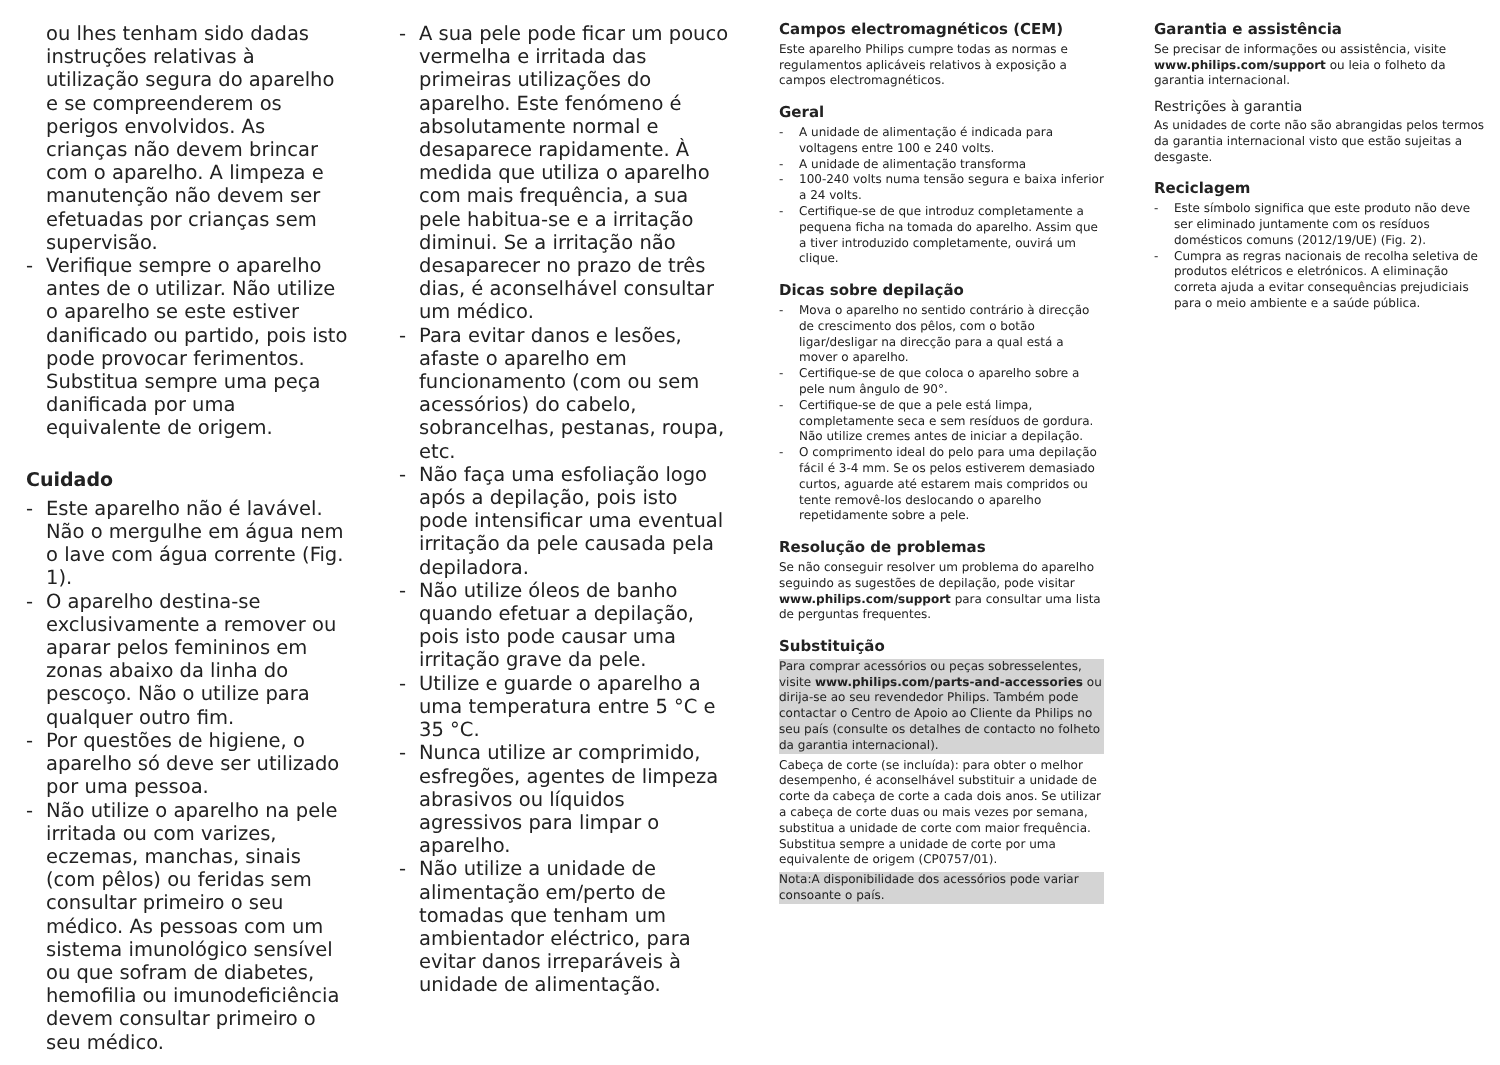ou lhes tenham sido dadas instruções relativas à utilização segura do aparelho e se compreenderem os perigos envolvidos. As crianças não devem brincar com o aparelho. A limpeza e manutenção não devem ser efetuadas por crianças sem supervisão.
- Verifique sempre o aparelho antes de o utilizar. Não utilize o aparelho se este estiver danificado ou partido, pois isto pode provocar ferimentos. Substitua sempre uma peça danificada por uma equivalente de origem.
Cuidado
- Este aparelho não é lavável. Não o mergulhe em água nem o lave com água corrente (Fig. 1).
- O aparelho destina-se exclusivamente a remover ou aparar pelos femininos em zonas abaixo da linha do pescoço. Não o utilize para qualquer outro fim.
- Por questões de higiene, o aparelho só deve ser utilizado por uma pessoa.
- Não utilize o aparelho na pele irritada ou com varizes, eczemas, manchas, sinais (com pêlos) ou feridas sem consultar primeiro o seu médico. As pessoas com um sistema imunológico sensível ou que sofram de diabetes, hemofilia ou imunodeficiência devem consultar primeiro o seu médico.
- A sua pele pode ficar um pouco vermelha e irritada das primeiras utilizações do aparelho. Este fenómeno é absolutamente normal e desaparece rapidamente. À medida que utiliza o aparelho com mais frequência, a sua pele habitua-se e a irritação diminui. Se a irritação não desaparecer no prazo de três dias, é aconselhável consultar um médico.
- Para evitar danos e lesões, afaste o aparelho em funcionamento (com ou sem acessórios) do cabelo, sobrancelhas, pestanas, roupa, etc.
- Não faça uma esfoliação logo após a depilação, pois isto pode intensificar uma eventual irritação da pele causada pela depiladora.
- Não utilize óleos de banho quando efetuar a depilação, pois isto pode causar uma irritação grave da pele.
- Utilize e guarde o aparelho a uma temperatura entre 5 °C e 35 °C.
- Nunca utilize ar comprimido, esfregões, agentes de limpeza abrasivos ou líquidos agressivos para limpar o aparelho.
- Não utilize a unidade de alimentação em/perto de tomadas que tenham um ambientador eléctrico, para evitar danos irreparáveis à unidade de alimentação.
Campos electromagnéticos (CEM)
Este aparelho Philips cumpre todas as normas e regulamentos aplicáveis relativos à exposição a campos electromagnéticos.
Geral
- A unidade de alimentação é indicada para voltagens entre 100 e 240 volts.
- A unidade de alimentação transforma
- 100-240 volts numa tensão segura e baixa inferior a 24 volts.
- Certifique-se de que introduz completamente a pequena ficha na tomada do aparelho. Assim que a tiver introduzido completamente, ouvirá um clique.
Dicas sobre depilação
- Mova o aparelho no sentido contrário à direcção de crescimento dos pêlos, com o botão ligar/desligar na direcção para a qual está a mover o aparelho.
- Certifique-se de que coloca o aparelho sobre a pele num ângulo de 90°.
- Certifique-se de que a pele está limpa, completamente seca e sem resíduos de gordura. Não utilize cremes antes de iniciar a depilação.
- O comprimento ideal do pelo para uma depilação fácil é 3-4 mm. Se os pelos estiverem demasiado curtos, aguarde até estarem mais compridos ou tente removê-los deslocando o aparelho repetidamente sobre a pele.
Resolução de problemas
Se não conseguir resolver um problema do aparelho seguindo as sugestões de depilação, pode visitar www.philips.com/support para consultar uma lista de perguntas frequentes.
Substituição
Para comprar acessórios ou peças sobresselentes, visite www.philips.com/parts-and-accessories ou dirija-se ao seu revendedor Philips. Também pode contactar o Centro de Apoio ao Cliente da Philips no seu país (consulte os detalhes de contacto no folheto da garantia internacional).
Cabeça de corte (se incluída): para obter o melhor desempenho, é aconselhável substituir a unidade de corte da cabeça de corte a cada dois anos. Se utilizar a cabeça de corte duas ou mais vezes por semana, substitua a unidade de corte com maior frequência. Substitua sempre a unidade de corte por uma equivalente de origem (CP0757/01).
Nota:A disponibilidade dos acessórios pode variar consoante o país.
Garantia e assistência
Se precisar de informações ou assistência, visite www.philips.com/support ou leia o folheto da garantia internacional.
Restrições à garantia
As unidades de corte não são abrangidas pelos termos da garantia internacional visto que estão sujeitas a desgaste.
Reciclagem
- Este símbolo significa que este produto não deve ser eliminado juntamente com os resíduos domésticos comuns (2012/19/UE) (Fig. 2).
- Cumpra as regras nacionais de recolha seletiva de produtos elétricos e eletrónicos. A eliminação correta ajuda a evitar consequências prejudiciais para o meio ambiente e a saúde pública.